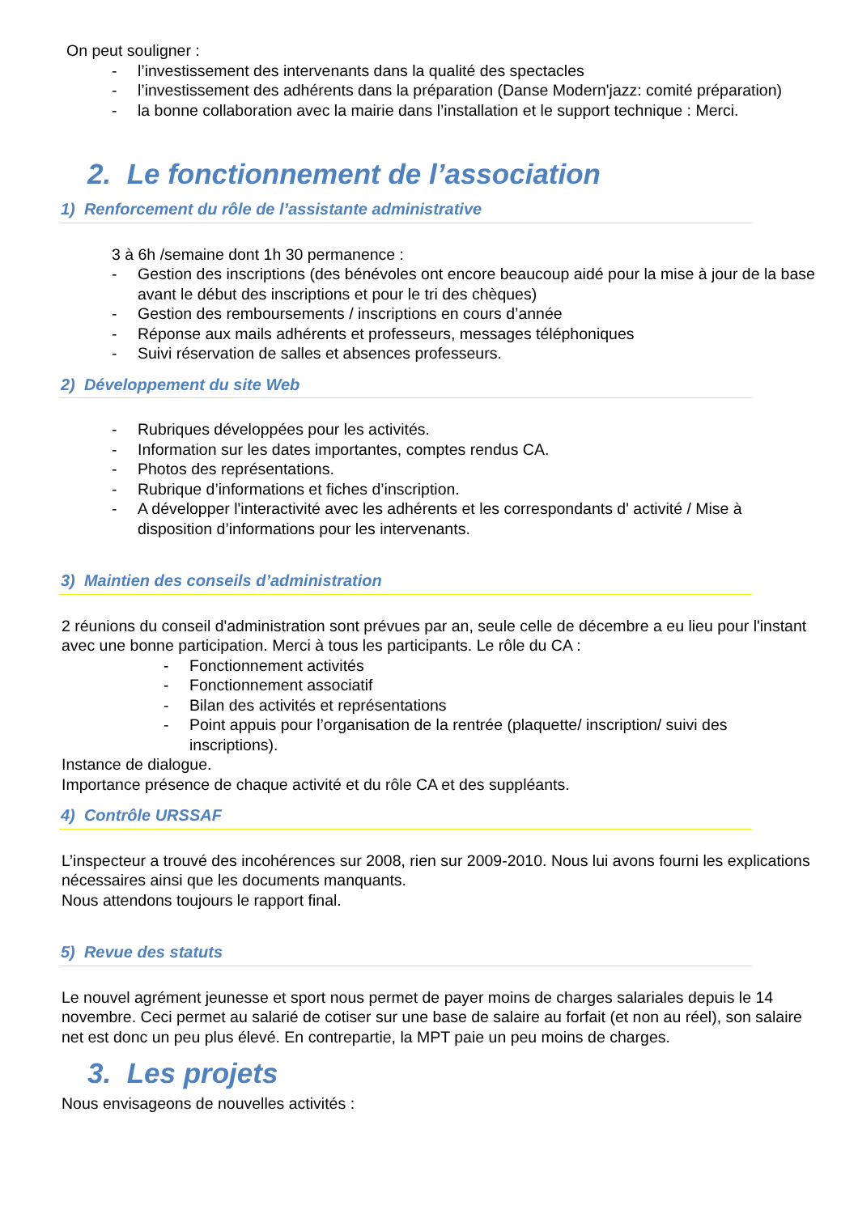On peut souligner :
- l’investissement des intervenants dans la qualité des spectacles
- l’investissement des adhérents dans la préparation (Danse Modern'jazz: comité préparation)
- la bonne collaboration avec la mairie dans l’installation et le support technique : Merci.
2. Le fonctionnement de l’association
1) Renforcement du rôle de l’assistante administrative
3 à 6h /semaine dont 1h 30 permanence :
- Gestion des inscriptions (des bénévoles ont encore beaucoup aidé pour la mise à jour de la base avant le début des inscriptions et pour le tri des chèques)
- Gestion des remboursements / inscriptions en cours d’année
- Réponse aux mails adhérents et professeurs, messages téléphoniques
- Suivi réservation de salles et absences professeurs.
2) Développement du site Web
- Rubriques développées pour les activités.
- Information sur les dates importantes, comptes rendus CA.
- Photos des représentations.
- Rubrique d’informations et fiches d’inscription.
- A développer l'interactivité avec les adhérents et les correspondants d' activité / Mise à disposition d’informations pour les intervenants.
3) Maintien des conseils d’administration
2 réunions du conseil d'administration sont prévues par an, seule celle de décembre a eu lieu pour l'instant avec une bonne participation. Merci à tous les participants. Le rôle du CA :
- Fonctionnement activités
- Fonctionnement associatif
- Bilan des activités et représentations
- Point appuis pour l’organisation de la rentrée (plaquette/ inscription/ suivi des inscriptions).
Instance de dialogue.
Importance présence de chaque activité et du rôle CA et des suppléants.
4) Contrôle URSSAF
L’inspecteur a trouvé des incohérences sur 2008, rien sur 2009-2010. Nous lui avons fourni les explications nécessaires ainsi que les documents manquants.
Nous attendons toujours le rapport final.
5) Revue des statuts
Le nouvel agrément jeunesse et sport nous permet de payer moins de charges salariales depuis le 14 novembre. Ceci permet au salarié de cotiser sur une base de salaire au forfait (et non au réel), son salaire net est donc un peu plus élevé. En contrepartie, la MPT paie un peu moins de charges.
3. Les projets
Nous envisageons de nouvelles activités :